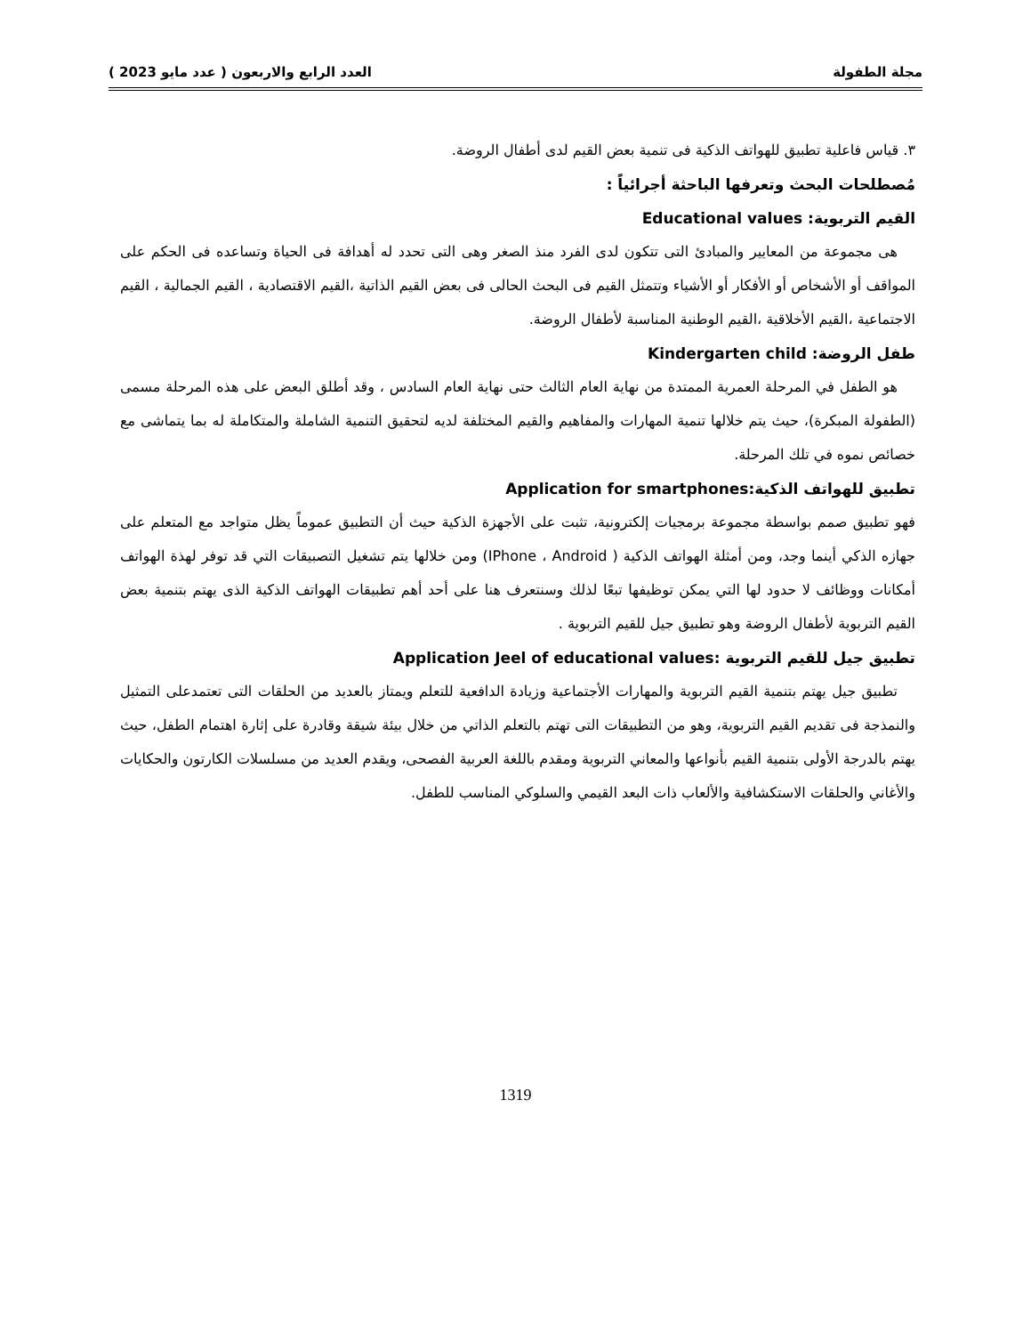مجلة الطفولة العدد الرابع والاربعون ( عدد مايو 2023 )
٣. قياس فاعلية تطبيق للهواتف الذكية فى تنمية بعض القيم لدى أطفال الروضة.
مُصطلحات البحث وتعرفها الباحثة أجرائياً :
القيم التربوية: Educational values
هى مجموعة من المعايير والمبادئ التى تتكون لدى الفرد منذ الصغر وهى التى تحدد له أهدافة فى الحياة وتساعده فى الحكم على المواقف أو الأشخاص أو الأفكار أو الأشياء وتتمثل القيم فى البحث الحالى فى بعض القيم الذاتية ،القيم الاقتصادية ، القيم الجمالية ، القيم الاجتماعية ،القيم الأخلاقية ،القيم الوطنية المناسبة لأطفال الروضة.
طفل الروضة: Kindergarten child
هو الطفل في المرحلة العمرية الممتدة من نهاية العام الثالث حتى نهاية العام السادس ، وقد أطلق البعض على هذه المرحلة مسمى (الطفولة المبكرة)، حيث يتم خلالها تنمية المهارات والمفاهيم والقيم المختلفة لديه لتحقيق التنمية الشاملة والمتكاملة له بما يتماشى مع خصائص نموه في تلك المرحلة.
تطبيق للهواتف الذكية:Application for smartphones
فهو تطبيق صمم بواسطة مجموعة برمجيات إلكترونية، تثبت على الأجهزة الذكية حيث أن التطبيق عموماً يظل متواجد مع المتعلم على جهازه الذكي أينما وجد، ومن أمثلة الهواتف الذكية ( IPhone ، Android) ومن خلالها يتم تشغيل التصبيقات التي قد توفر لهذة الهواتف أمكانات ووظائف لا حدود لها التي يمكن توظيفها تبعًا لذلك وسنتعرف هنا على أحد أهم تطبيقات الهواتف الذكية الذى يهتم بتنمية بعض القيم التربوية لأطفال الروضة وهو تطبيق جيل للقيم التربوية .
تطبيق جيل للقيم التربوية :Application Jeel of educational values
تطبيق جيل يهتم بتنمية القيم التربوية والمهارات الأجتماعية وزيادة الدافعية للتعلم ويمتاز بالعديد من الحلقات التى تعتمدعلى التمثيل والنمذجة فى تقديم القيم التربوية، وهو من التطبيقات التى تهتم بالتعلم الذاتي من خلال بيئة شيقة وقادرة على إثارة اهتمام الطفل، حيث يهتم بالدرجة الأولى بتنمية القيم بأنواعها والمعاني التربوية ومقدم باللغة العربية الفصحى، ويقدم العديد من مسلسلات الكارتون والحكايات والأغاني والحلقات الاستكشافية والألعاب ذات البعد القيمي والسلوكي المناسب للطفل.
1319